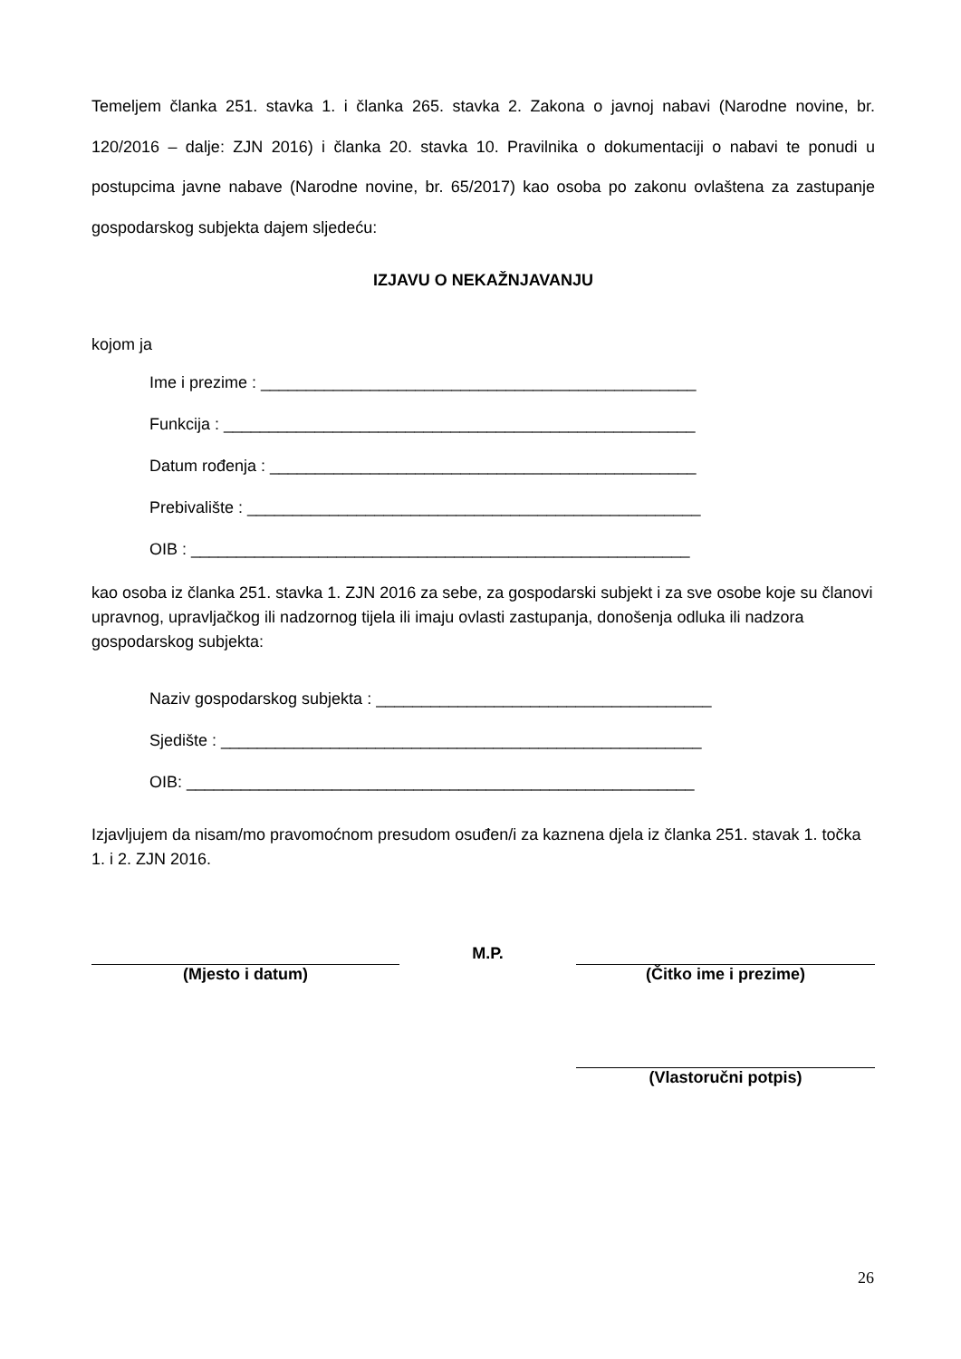Temeljem članka 251. stavka 1. i članka 265. stavka 2. Zakona o javnoj nabavi (Narodne novine, br. 120/2016 – dalje: ZJN 2016) i članka 20. stavka 10. Pravilnika o dokumentaciji o nabavi te ponudi u postupcima javne nabave (Narodne novine, br. 65/2017) kao osoba po zakonu ovlaštena za zastupanje gospodarskog subjekta dajem sljedeću:
IZJAVU O NEKAŽNJAVANJU
kojom ja
Ime i prezime : ________________________________________________
Funkcija : ____________________________________________________
Datum rođenja : _______________________________________________
Prebivalište : __________________________________________________
OIB : _______________________________________________________
kao osoba iz članka 251. stavka 1. ZJN 2016 za sebe, za gospodarski subjekt i za sve osobe koje su članovi upravnog, upravljačkog ili nadzornog tijela ili imaju ovlasti zastupanja, donošenja odluka ili nadzora gospodarskog subjekta:
Naziv gospodarskog subjekta : _____________________________________
Sjedište : _____________________________________________________
OIB: ________________________________________________________
Izjavljujem da nisam/mo pravomoćnom presudom osuđen/i za kaznena djela iz članka 251. stavak 1. točka 1. i 2. ZJN 2016.
(Mjesto i datum) M.P. (Čitko ime i prezime)
(Vlastoručni potpis)
26